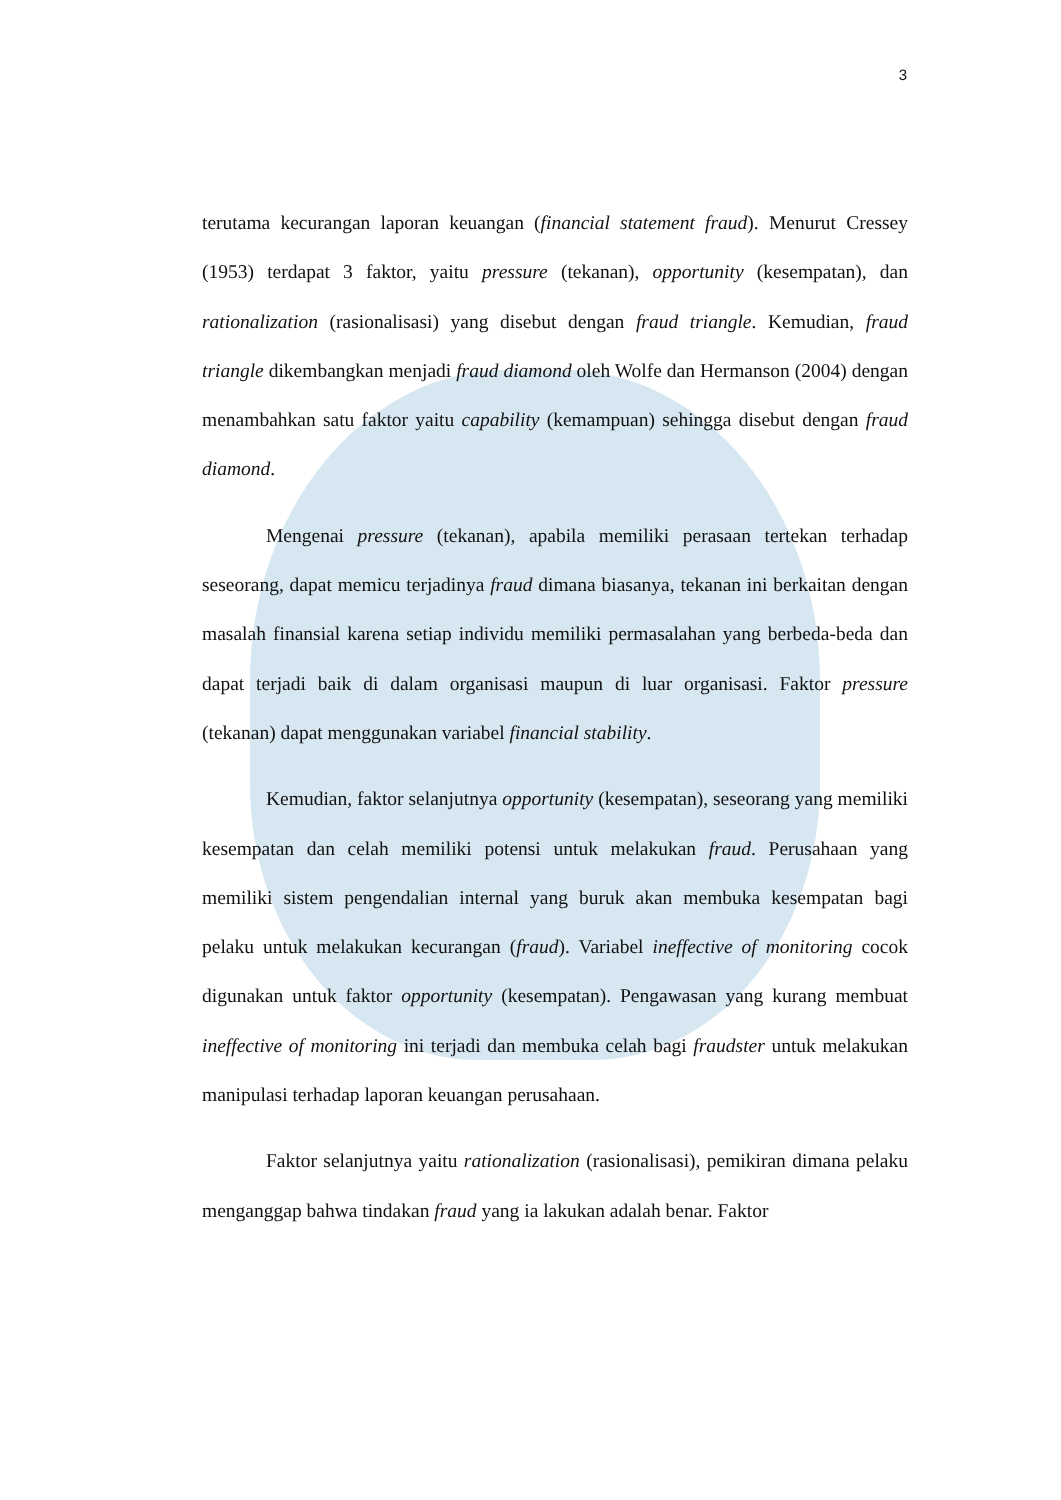3
terutama kecurangan laporan keuangan (financial statement fraud). Menurut Cressey (1953) terdapat 3 faktor, yaitu pressure (tekanan), opportunity (kesempatan), dan rationalization (rasionalisasi) yang disebut dengan fraud triangle. Kemudian, fraud triangle dikembangkan menjadi fraud diamond oleh Wolfe dan Hermanson (2004) dengan menambahkan satu faktor yaitu capability (kemampuan) sehingga disebut dengan fraud diamond.
Mengenai pressure (tekanan), apabila memiliki perasaan tertekan terhadap seseorang, dapat memicu terjadinya fraud dimana biasanya, tekanan ini berkaitan dengan masalah finansial karena setiap individu memiliki permasalahan yang berbeda-beda dan dapat terjadi baik di dalam organisasi maupun di luar organisasi. Faktor pressure (tekanan) dapat menggunakan variabel financial stability.
Kemudian, faktor selanjutnya opportunity (kesempatan), seseorang yang memiliki kesempatan dan celah memiliki potensi untuk melakukan fraud. Perusahaan yang memiliki sistem pengendalian internal yang buruk akan membuka kesempatan bagi pelaku untuk melakukan kecurangan (fraud). Variabel ineffective of monitoring cocok digunakan untuk faktor opportunity (kesempatan). Pengawasan yang kurang membuat ineffective of monitoring ini terjadi dan membuka celah bagi fraudster untuk melakukan manipulasi terhadap laporan keuangan perusahaan.
Faktor selanjutnya yaitu rationalization (rasionalisasi), pemikiran dimana pelaku menganggap bahwa tindakan fraud yang ia lakukan adalah benar. Faktor